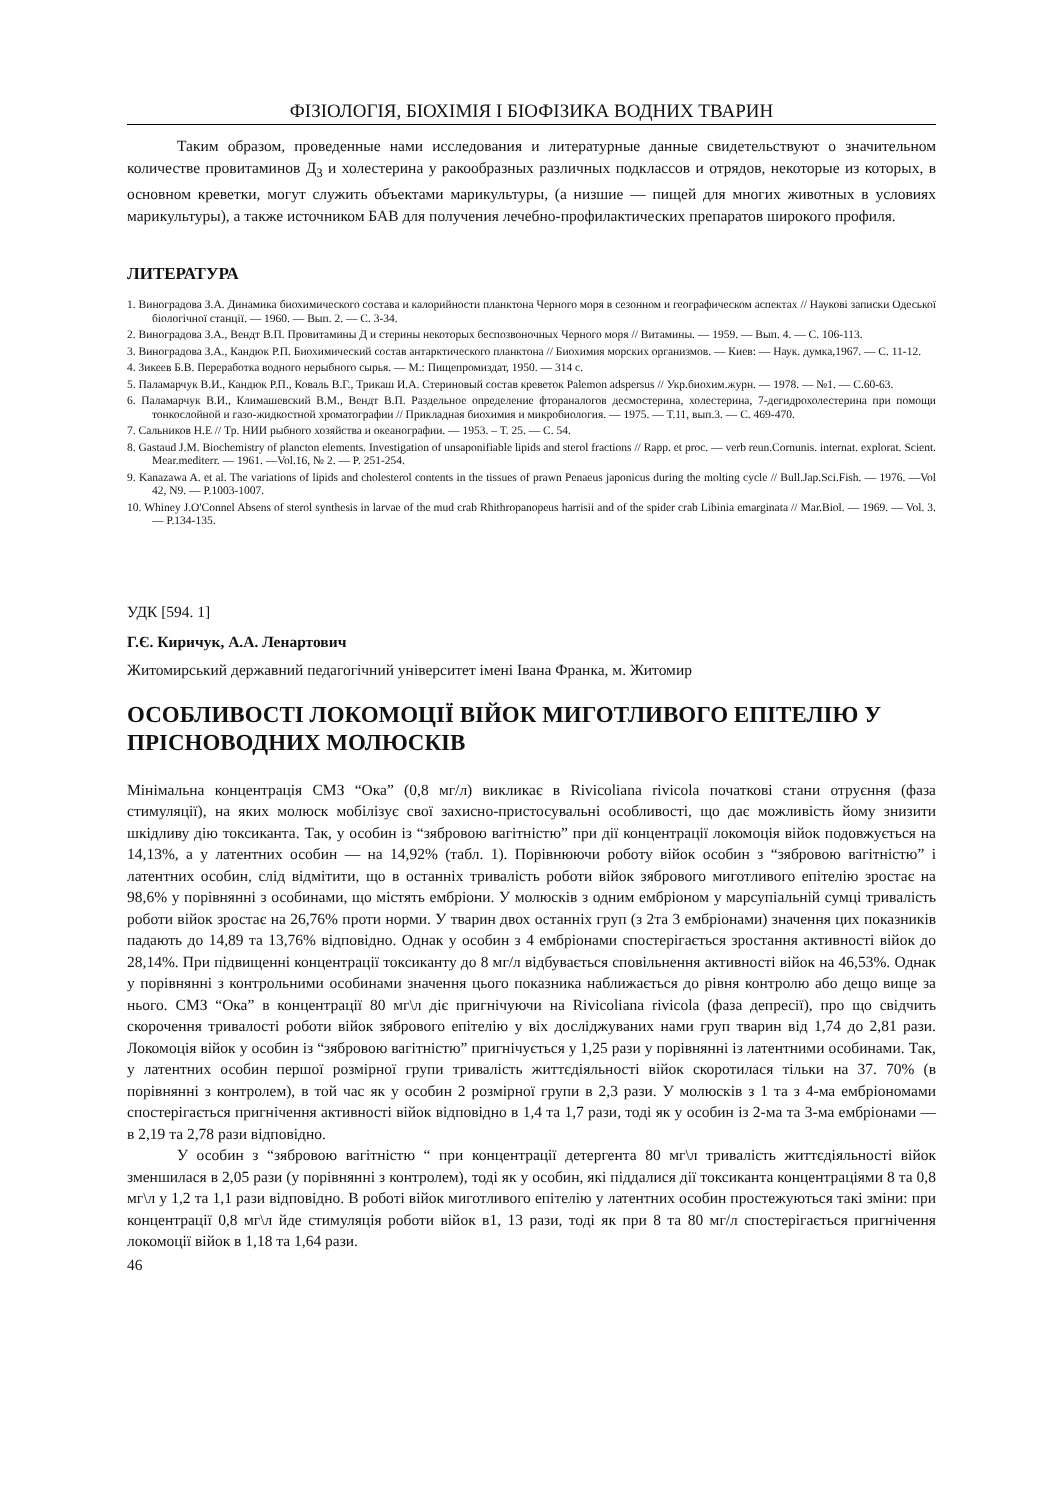ФІЗІОЛОГІЯ, БІОХІМІЯ І БІОФІЗИКА ВОДНИХ ТВАРИН
Таким образом, проведенные нами исследования и литературные данные свидетельствуют о значительном количестве провитаминов Д<sub>3</sub> и холестерина у ракообразных различных подклассов и отрядов, некоторые из которых, в основном креветки, могут служить объектами марикультуры, (а низшие — пищей для многих животных в условиях марикультуры), а также источником БАВ для получения лечебно-профилактических препаратов широкого профиля.
ЛИТЕРАТУРА
1. Виноградова З.А. Динамика биохимического состава и калорийности планктона Черного моря в сезонном и географическом аспектах // Наукові записки Одеської біологічної станції. — 1960. — Вып. 2. — С. 3-34.
2. Виноградова З.А., Вендт В.П. Провитамины Д и стерины некоторых беспозвоночных Черного моря // Витамины. — 1959. — Вып. 4. — С. 106-113.
3. Виноградова З.А., Кандюк Р.П. Биохимический состав антарктического планктона // Биохимия морских организмов. — Киев: — Наук. думка,1967. — С. 11-12.
4. Зикеев Б.В. Переработка водного нерыбного сырья. — М.: Пищепромиздат, 1950. — 314 с.
5. Паламарчук В.И., Кандюк Р.П., Коваль В.Г., Трикаш И.А. Стериновый состав креветок Palemon adspersus // Укр.биохим.журн. — 1978. — №1. — С.60-63.
6. Паламарчук В.И., Климашевский В.М., Вендт В.П. Раздельное определение фтораналогов десмостерина, холестерина, 7-дегидрохолестерина при помощи тонкослойной и газо-жидкостной хроматографии // Прикладная биохимия и микробиология. — 1975. — Т.11, вып.3. — С. 469-470.
7. Сальников Н.Е // Тр. НИИ рыбного хозяйства и океанографии. — 1953. – Т. 25. — С. 54.
8. Gastaud J.M. Biochemistry of plancton elements. Investigation of unsaponifiable lipids and sterol fractions // Rapp. et proc. — verb reun.Cornunis. internat. explorat. Scient. Mear.mediterr. — 1961. —Vol.16, № 2. — P. 251-254.
9. Kanazawa A. et al. The variations of lipids and cholesterol contents in the tissues of prawn Penaeus japonicus during the molting cycle // Bull.Jap.Sci.Fish. — 1976. —Vol 42, N9. — P.1003-1007.
10. Whiney J.O'Connel Absens of sterol synthesis in larvae of the mud crab Rhithropanopeus harrisii and of the spider crab Libinia emarginata // Mar.Biol. — 1969. — Vol. 3. — P.134-135.
УДК [594. 1]
Г.Є. Киричук, А.А. Ленартович
Житомирський державний педагогічний університет імені Івана Франка, м. Житомир
ОСОБЛИВОСТІ ЛОКОМОЦІЇ ВІЙОК МИГОТЛИВОГО ЕПІТЕЛІЮ У ПРІСНОВОДНИХ МОЛЮСКІВ
Мінімальна концентрація СМЗ “Ока” (0,8 мг/л) викликає в Rivicoliana rivicola початкові стани отруєння (фаза стимуляції), на яких молюск мобілізує свої захисно-пристосувальні особливості, що дає можливість йому знизити шкідливу дію токсиканта. Так, у особин із “зябровою вагітністю” при дії концентрації локомоція війок подовжується на 14,13%, а у латентних особин — на 14,92% (табл. 1). Порівнюючи роботу війок особин з “зябровою вагітністю” і латентних особин, слід відмітити, що в останніх тривалість роботи війок зябрового миготливого епітелію зростає на 98,6% у порівнянні з особинами, що містять ембріони. У молюсків з одним ембріоном у марсупіальній сумці тривалість роботи війок зростає на 26,76% проти норми. У тварин двох останніх груп (з 2та 3 ембріонами) значення цих показників падають до 14,89 та 13,76% відповідно. Однак у особин з 4 ембріонами спостерігається зростання активності війок до 28,14%. При підвищенні концентрації токсиканту до 8 мг/л відбувається сповільнення активності війок на 46,53%. Однак у порівнянні з контрольними особинами значення цього показника наближається до рівня контролю або дещо вище за нього. СМЗ “Ока” в концентрації 80 мг\л діє пригнічуючи на Rivicoliana rivicola (фаза депресії), про що свідчить скорочення тривалості роботи війок зябрового епітелію у віх досліджуваних нами груп тварин від 1,74 до 2,81 рази. Локомоція війок у особин із “зябровою вагітністю” пригнічується у 1,25 рази у порівнянні із латентними особинами. Так, у латентних особин першої розмірної групи тривалість життєдіяльності війок скоротилася тільки на 37. 70% (в порівнянні з контролем), в той час як у особин 2 розмірної групи в 2,3 рази. У молюсків з 1 та з 4-ма ембріономами спостерігається пригнічення активності війок відповідно в 1,4 та 1,7 рази, тоді як у особин із 2-ма та 3-ма ембріонами — в 2,19 та 2,78 рази відповідно.
У особин з “зябровою вагітністю “ при концентрації детергента 80 мг\л тривалість життєдіяльності війок зменшилася в 2,05 рази (у порівнянні з контролем), тоді як у особин, які піддалися дії токсиканта концентраціями 8 та 0,8 мг\л у 1,2 та 1,1 рази відповідно. В роботі війок миготливого епітелію у латентних особин простежуються такі зміни: при концентрації 0,8 мг\л йде стимуляція роботи війок в1, 13 рази, тоді як при 8 та 80 мг/л спостерігається пригнічення локомоції війок в 1,18 та 1,64 рази.
46